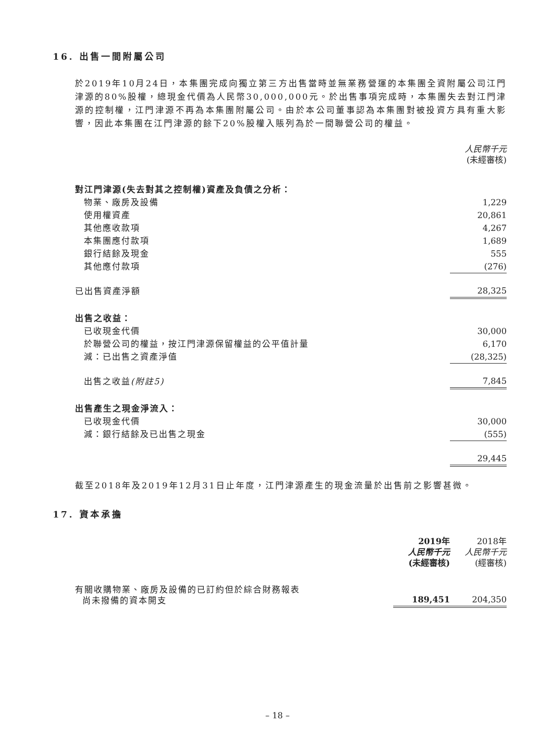16. 出售一間附屬公司
於2019年10月24日，本集團完成向獨立第三方出售當時並無業務營運的本集團全資附屬公司江門津源的80%股權，總現金代價為人民幣30,000,000元。於出售事項完成時，本集團失去對江門津源的控制權，江門津源不再為本集團附屬公司。由於本公司董事認為本集團對被投資方具有重大影響，因此本集團在江門津源的餘下20%股權入賬列為於一間聯營公司的權益。
| | 人民幣千元 (未經審核) |
| 對江門津源(失去對其之控制權)資產及負債之分析： | |
| 物業、廠房及設備 | 1,229 |
| 使用權資產 | 20,861 |
| 其他應收款項 | 4,267 |
| 本集團應付款項 | 1,689 |
| 銀行結餘及現金 | 555 |
| 其他應付款項 | (276) |
| 已出售資產淨額 | 28,325 |
| 出售之收益： | |
| 已收現金代價 | 30,000 |
| 於聯營公司的權益，按江門津源保留權益的公平值計量 | 6,170 |
| 減：已出售之資產淨值 | (28,325) |
| 出售之收益 (附註5) | 7,845 |
| 出售產生之現金淨流入： | |
| 已收現金代價 | 30,000 |
| 減：銀行結餘及已出售之現金 | (555) |
| | 29,445 |
截至2018年及2019年12月31日止年度，江門津源產生的現金流量於出售前之影響甚微。
17. 資本承擔
| | 2019年 人民幣千元 (未經審核) | 2018年 人民幣千元 (經審核) |
| 有關收購物業、廠房及設備的已訂約但於綜合財務報表 尚未撥備的資本開支 | 189,451 | 204,350 |
– 18 –